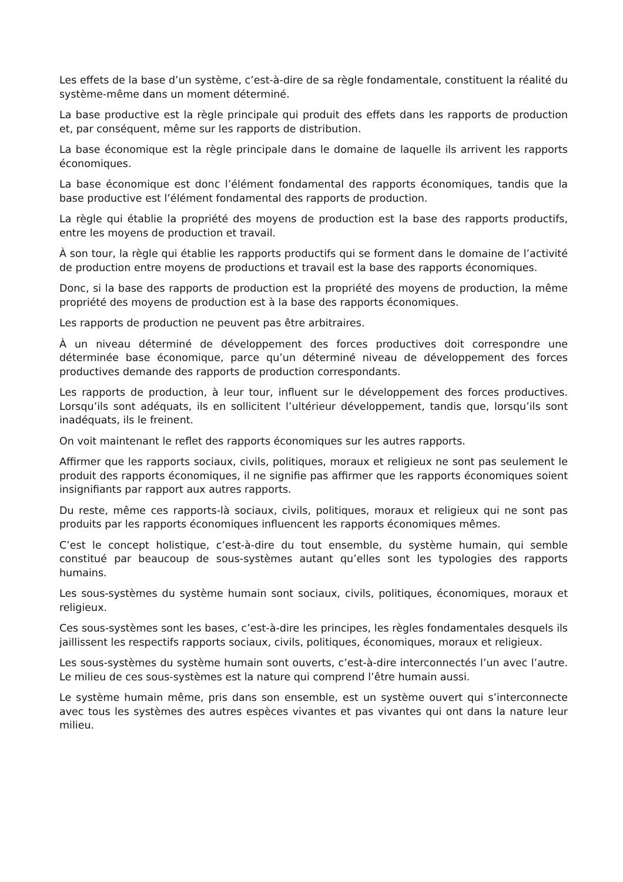Les effets de la base d’un système, c’est-à-dire de sa règle fondamentale, constituent la réalité du système-même dans un moment déterminé.
La base productive est la règle principale qui produit des effets dans les rapports de production et, par conséquent, même sur les rapports de distribution.
La base économique est la règle principale dans le domaine de laquelle ils arrivent les rapports économiques.
La base économique est donc l’élément fondamental des rapports économiques, tandis que la base productive est l’élément fondamental des rapports de production.
La règle qui établie la propriété des moyens de production est la base des rapports productifs, entre les moyens de production et travail.
À son tour, la règle qui établie les rapports productifs qui se forment dans le domaine de l’activité de production entre moyens de productions et travail est la base des rapports économiques.
Donc, si la base des rapports de production est la propriété des moyens de production, la même propriété des moyens de production est à la base des rapports économiques.
Les rapports de production ne peuvent pas être arbitraires.
À un niveau déterminé de développement des forces productives doit correspondre une déterminée base économique, parce qu’un déterminé niveau de développement des forces productives demande des rapports de production correspondants.
Les rapports de production, à leur tour, influent sur le développement des forces productives. Lorsqu’ils sont adéquats, ils en sollicitent l’ultérieur développement, tandis que, lorsqu’ils sont inadéquats, ils le freinent.
On voit maintenant le reflet des rapports économiques sur les autres rapports.
Affirmer que les rapports sociaux, civils, politiques, moraux et religieux ne sont pas seulement le produit des rapports économiques, il ne signifie pas affirmer que les rapports économiques soient insignifiants par rapport aux autres rapports.
Du reste, même ces rapports-là sociaux, civils, politiques, moraux et religieux qui ne sont pas produits par les rapports économiques influencent les rapports économiques mêmes.
C’est le concept holistique, c’est-à-dire du tout ensemble, du système humain, qui semble constitué par beaucoup de sous-systèmes autant qu’elles sont les typologies des rapports humains.
Les sous-systèmes du système humain sont sociaux, civils, politiques, économiques, moraux et religieux.
Ces sous-systèmes sont les bases, c’est-à-dire les principes, les règles fondamentales desquels ils jaillissent les respectifs rapports sociaux, civils, politiques, économiques, moraux et religieux.
Les sous-systèmes du système humain sont ouverts, c’est-à-dire interconnectés l’un avec l’autre. Le milieu de ces sous-systèmes est la nature qui comprend l’être humain aussi.
Le système humain même, pris dans son ensemble, est un système ouvert qui s’interconnecte avec tous les systèmes des autres espèces vivantes et pas vivantes qui ont dans la nature leur milieu.